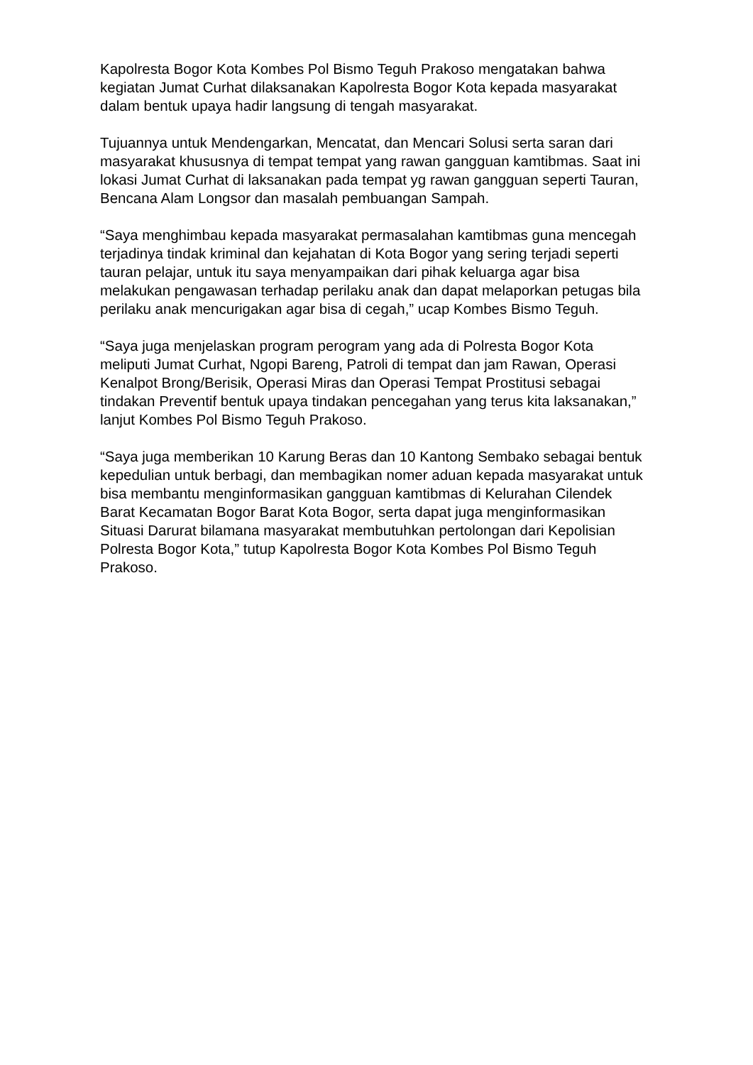Kapolresta Bogor Kota Kombes Pol Bismo Teguh Prakoso mengatakan bahwa kegiatan Jumat Curhat dilaksanakan Kapolresta Bogor Kota kepada masyarakat dalam bentuk upaya hadir langsung di tengah masyarakat.
Tujuannya untuk Mendengarkan, Mencatat, dan Mencari Solusi serta saran dari masyarakat khususnya di tempat tempat yang rawan gangguan kamtibmas. Saat ini lokasi Jumat Curhat di laksanakan pada tempat yg rawan gangguan seperti Tauran, Bencana Alam Longsor dan masalah pembuangan Sampah.
“Saya menghimbau kepada masyarakat permasalahan kamtibmas guna mencegah terjadinya tindak kriminal dan kejahatan di Kota Bogor yang sering terjadi seperti tauran pelajar, untuk itu saya menyampaikan dari pihak keluarga agar bisa melakukan pengawasan terhadap perilaku anak dan dapat melaporkan petugas bila perilaku anak mencurigakan agar bisa di cegah,” ucap Kombes Bismo Teguh.
“Saya juga menjelaskan program perogram yang ada di Polresta Bogor Kota meliputi Jumat Curhat, Ngopi Bareng, Patroli di tempat dan jam Rawan, Operasi Kenalpot Brong/Berisik, Operasi Miras dan Operasi Tempat Prostitusi sebagai tindakan Preventif bentuk upaya tindakan pencegahan yang terus kita laksanakan,” lanjut Kombes Pol Bismo Teguh Prakoso.
“Saya juga memberikan 10 Karung Beras dan 10 Kantong Sembako sebagai bentuk kepedulian untuk berbagi, dan membagikan nomer aduan kepada masyarakat untuk bisa membantu menginformasikan gangguan kamtibmas di Kelurahan Cilendek Barat Kecamatan Bogor Barat Kota Bogor, serta dapat juga menginformasikan Situasi Darurat bilamana masyarakat membutuhkan pertolongan dari Kepolisian Polresta Bogor Kota,” tutup Kapolresta Bogor Kota Kombes Pol Bismo Teguh Prakoso.